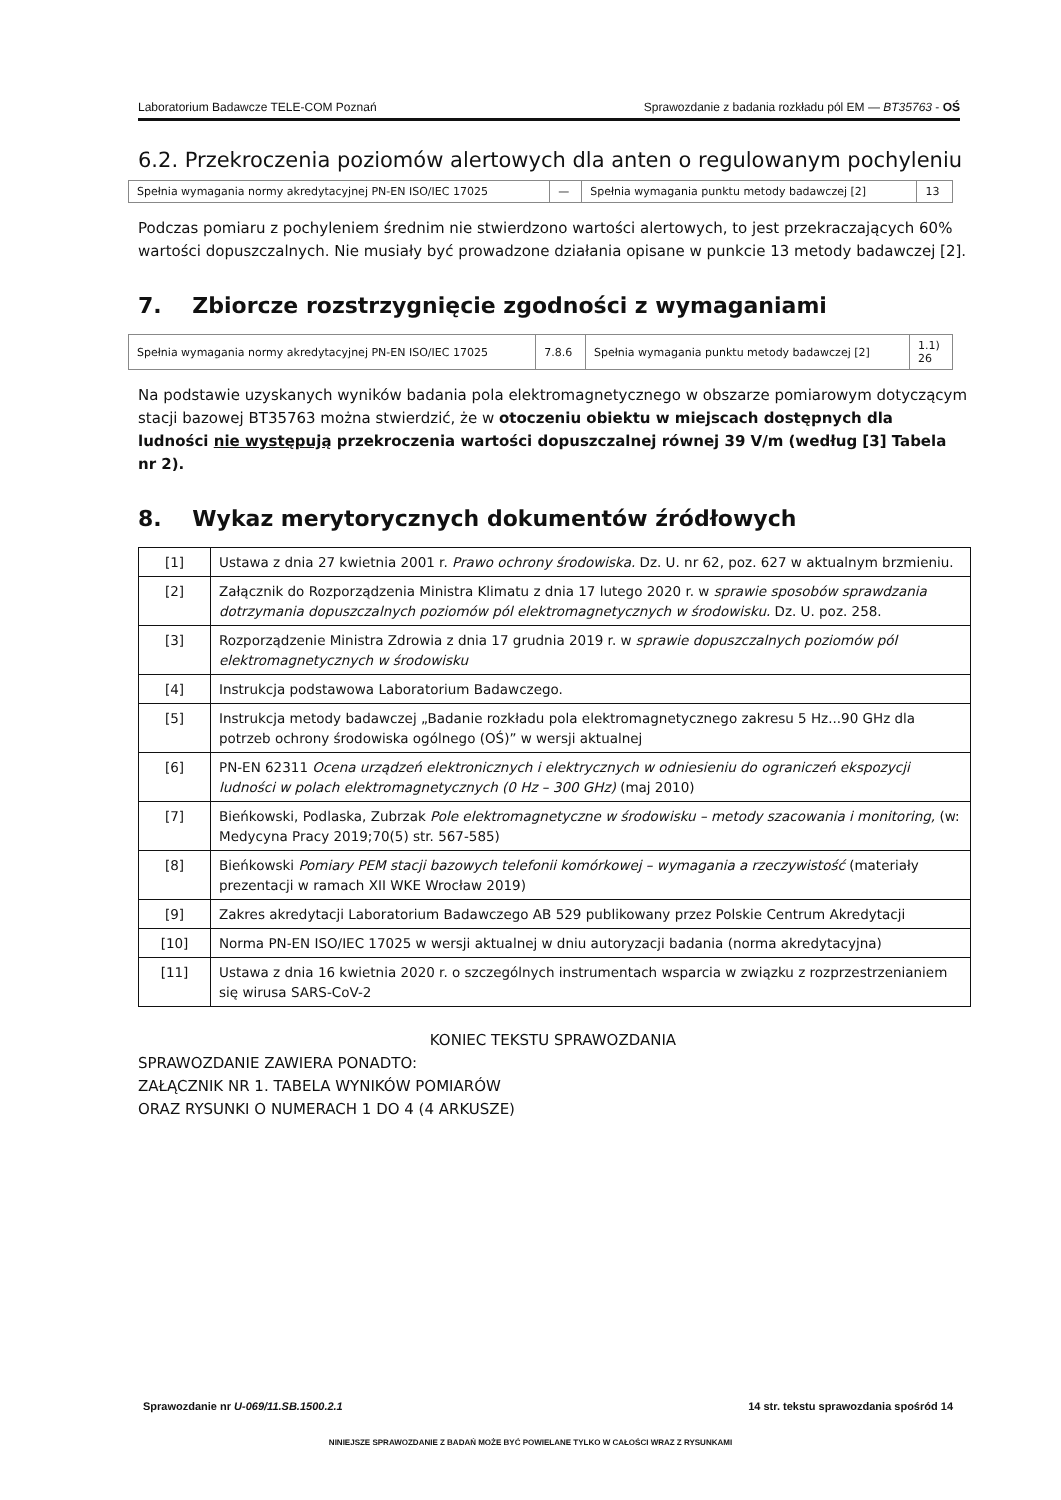Laboratorium Badawcze TELE-COM Poznań Sprawozdanie z badania rozkładu pól EM — BT35763 - OŚ
6.2. Przekroczenia poziomów alertowych dla anten o regulowanym pochyleniu
| Spełnia wymagania normy akredytacyjnej PN-EN ISO/IEC 17025 | — | Spełnia wymagania punktu metody badawczej [2] | 13 |
Podczas pomiaru z pochyleniem średnim nie stwierdzono wartości alertowych, to jest przekraczających 60% wartości dopuszczalnych. Nie musiały być prowadzone działania opisane w punkcie 13 metody badawczej [2].
7. Zbiorcze rozstrzygnięcie zgodności z wymaganiami
| Spełnia wymagania normy akredytacyjnej PN-EN ISO/IEC 17025 | 7.8.6 | Spełnia wymagania punktu metody badawczej [2] | 1.1) 26 |
Na podstawie uzyskanych wyników badania pola elektromagnetycznego w obszarze pomiarowym dotyczącym stacji bazowej BT35763 można stwierdzić, że w otoczeniu obiektu w miejscach dostępnych dla ludności nie występują przekroczenia wartości dopuszczalnej równej 39 V/m (według [3] Tabela nr 2).
8. Wykaz merytorycznych dokumentów źródłowych
| [1] | Ustawa z dnia 27 kwietnia 2001 r. Prawo ochrony środowiska. Dz. U. nr 62, poz. 627 w aktualnym brzmieniu. |
| [2] | Załącznik do Rozporządzenia Ministra Klimatu z dnia 17 lutego 2020 r. w sprawie sposobów sprawdzania dotrzymania dopuszczalnych poziomów pól elektromagnetycznych w środowisku. Dz. U. poz. 258. |
| [3] | Rozporządzenie Ministra Zdrowia z dnia 17 grudnia 2019 r. w sprawie dopuszczalnych poziomów pól elektromagnetycznych w środowisku |
| [4] | Instrukcja podstawowa Laboratorium Badawczego. |
| [5] | Instrukcja metody badawczej „Badanie rozkładu pola elektromagnetycznego zakresu 5 Hz...90 GHz dla potrzeb ochrony środowiska ogólnego (OŚ)” w wersji aktualnej |
| [6] | PN-EN 62311 Ocena urządzeń elektronicznych i elektrycznych w odniesieniu do ograniczeń ekspozycji ludności w polach elektromagnetycznych (0 Hz – 300 GHz) (maj 2010) |
| [7] | Bieńkowski, Podlaska, Zubrzak Pole elektromagnetyczne w środowisku – metody szacowania i monitoring, (w: Medycyna Pracy 2019;70(5) str. 567-585) |
| [8] | Bieńkowski Pomiary PEM stacji bazowych telefonii komórkowej – wymagania a rzeczywistość (materiały prezentacji w ramach XII WKE Wrocław 2019) |
| [9] | Zakres akredytacji Laboratorium Badawczego AB 529 publikowany przez Polskie Centrum Akredytacji |
| [10] | Norma PN-EN ISO/IEC 17025 w wersji aktualnej w dniu autoryzacji badania (norma akredytacyjna) |
| [11] | Ustawa z dnia 16 kwietnia 2020 r. o szczególnych instrumentach wsparcia w związku z rozprzestrzenianiem się wirusa SARS-CoV-2 |
KONIEC TEKSTU SPRAWOZDANIA
SPRAWOZDANIE ZAWIERA PONADTO:
ZAŁĄCZNIK NR 1. TABELA WYNIKÓW POMIARÓW
ORAZ RYSUNKI O NUMERACH 1 DO 4 (4 ARKUSZE)
Sprawozdanie nr U-069/11.SB.1500.2.1 14 str. tekstu sprawozdania spośród 14
NINIEJSZE SPRAWOZDANIE Z BADAŃ MOŻE BYĆ POWIELANE TYLKO W CAŁOŚCI WRAZ Z RYSUNKAMI